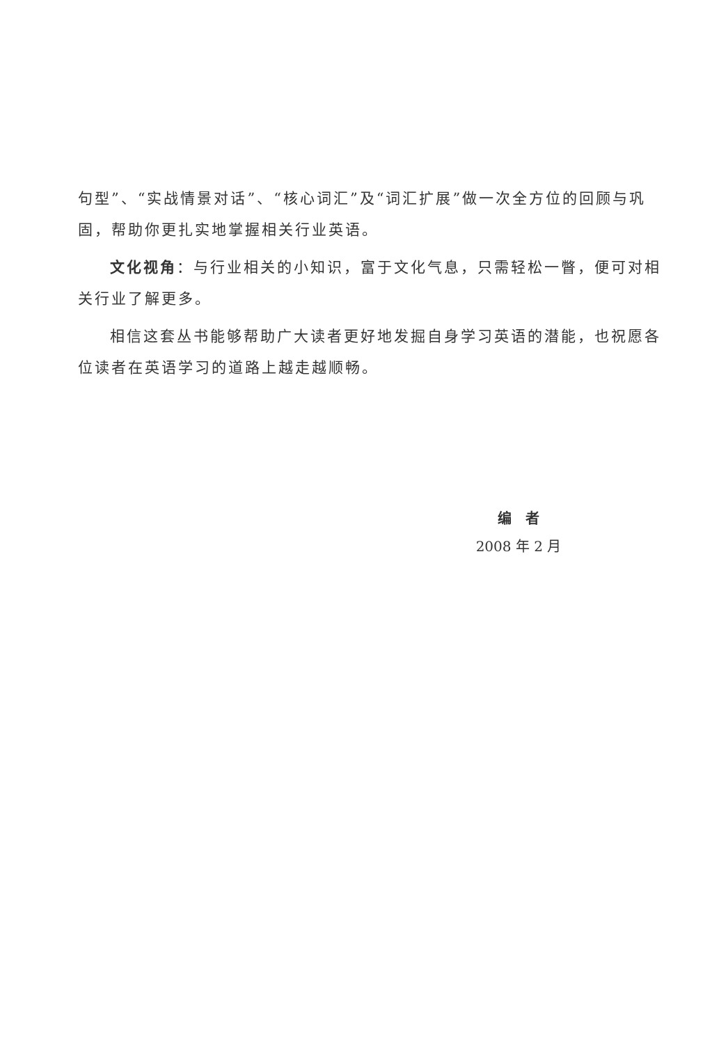句型”、“实战情景对话”、“核心词汇”及“词汇扩展”做一次全方位的回顾与巩固，帮助你更扎实地掌握相关行业英语。
文化视角：与行业相关的小知识，富于文化气息，只需轻松一瞥，便可对相关行业了解更多。
相信这套丛书能够帮助广大读者更好地发掘自身学习英语的潜能，也祝愿各位读者在英语学习的道路上越走越顺畅。
编　者
2008 年 2 月